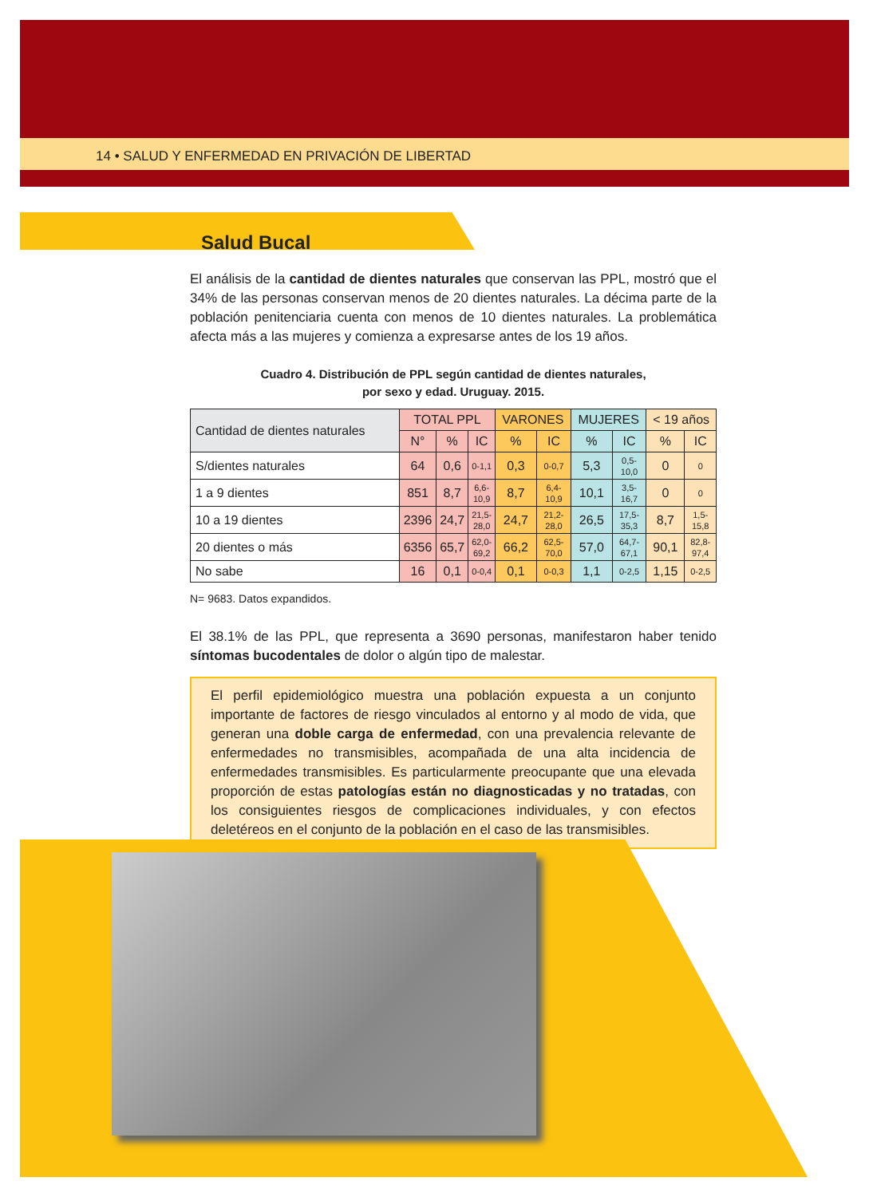14 • SALUD Y ENFERMEDAD EN PRIVACIÓN DE LIBERTAD
Salud Bucal
El análisis de la cantidad de dientes naturales que conservan las PPL, mostró que el 34% de las personas conservan menos de 20 dientes naturales. La décima parte de la población penitenciaria cuenta con menos de 10 dientes naturales. La problemática afecta más a las mujeres y comienza a expresarse antes de los 19 años.
Cuadro 4. Distribución de PPL según cantidad de dientes naturales,
por sexo y edad. Uruguay. 2015.
| Cantidad de dientes naturales | TOTAL PPL | | | VARONES | | MUJERES | | < 19 años | |
| --- | --- | --- | --- | --- | --- | --- | --- | --- | --- |
| | N° | % | IC | % | IC | % | IC | % | IC |
| S/dientes naturales | 64 | 0,6 | 0-1,1 | 0,3 | 0-0,7 | 5,3 | 0,5- 10,0 | 0 | 0 |
| 1 a 9 dientes | 851 | 8,7 | 6,6- 10,9 | 8,7 | 6,4- 10,9 | 10,1 | 3,5- 16,7 | 0 | 0 |
| 10 a 19 dientes | 2396 | 24,7 | 21,5- 28,0 | 24,7 | 21,2- 28,0 | 26,5 | 17,5- 35,3 | 8,7 | 1,5- 15,8 |
| 20 dientes o más | 6356 | 65,7 | 62,0- 69,2 | 66,2 | 62,5- 70,0 | 57,0 | 64,7- 67,1 | 90,1 | 82,8- 97,4 |
| No sabe | 16 | 0,1 | 0-0,4 | 0,1 | 0-0,3 | 1,1 | 0-2,5 | 1,15 | 0-2,5 |
N= 9683. Datos expandidos.
El 38.1% de las PPL, que representa a 3690 personas, manifestaron haber tenido síntomas bucodentales de dolor o algún tipo de malestar.
El perfil epidemiológico muestra una población expuesta a un conjunto importante de factores de riesgo vinculados al entorno y al modo de vida, que generan una doble carga de enfermedad, con una prevalencia relevante de enfermedades no transmisibles, acompañada de una alta incidencia de enfermedades transmisibles. Es particularmente preocupante que una elevada proporción de estas patologías están no diagnosticadas y no tratadas, con los consiguientes riesgos de complicaciones individuales, y con efectos deletéreos en el conjunto de la población en el caso de las transmisibles.